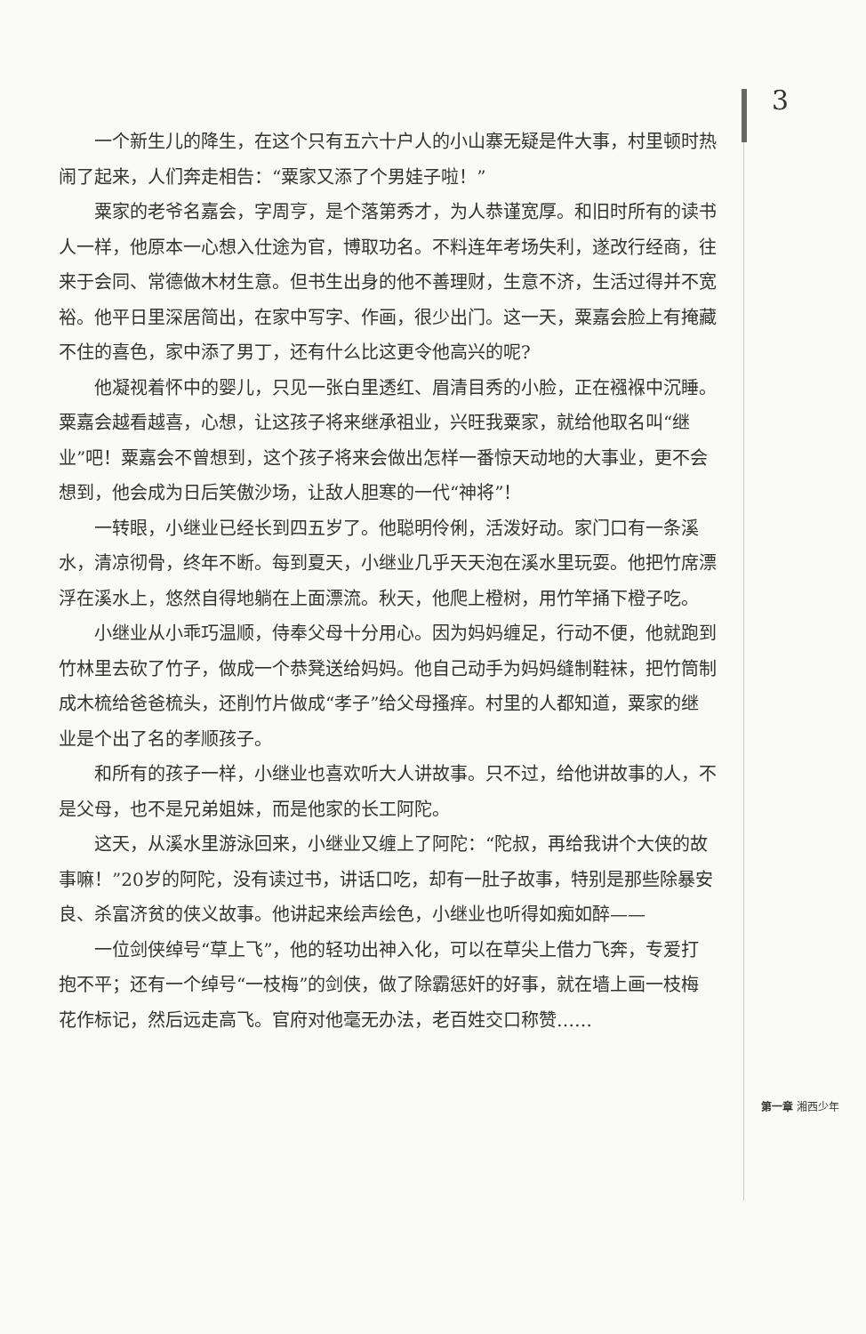3
一个新生儿的降生，在这个只有五六十户人的小山寨无疑是件大事，村里顿时热闹了起来，人们奔走相告：“粟家又添了个男娃子啦！”
粟家的老爷名嘉会，字周亨，是个落第秀才，为人恭谨宽厚。和旧时所有的读书人一样，他原本一心想入仕途为官，博取功名。不料连年考场失利，遂改行经商，往来于会同、常德做木材生意。但书生出身的他不善理财，生意不济，生活过得并不宽裕。他平日里深居简出，在家中写字、作画，很少出门。这一天，粟嘉会脸上有掩藏不住的喜色，家中添了男丁，还有什么比这更令他高兴的呢?
他凝视着怀中的婴儿，只见一张白里透红、眉清目秀的小脸，正在襁褓中沉睡。粟嘉会越看越喜，心想，让这孩子将来继承祖业，兴旺我粟家，就给他取名叫“继业”吧！粟嘉会不曾想到，这个孩子将来会做出怎样一番惊天动地的大事业，更不会想到，他会成为日后笑傲沙场，让敌人胆寒的一代“神将”！
一转眼，小继业已经长到四五岁了。他聪明伶俐，活泼好动。家门口有一条溪水，清凉彻骨，终年不断。每到夏天，小继业几乎天天泡在溪水里玩耍。他把竹席漂浮在溪水上，悠然自得地躺在上面漂流。秋天，他爬上橙树，用竹竿捅下橙子吃。
小继业从小乖巧温顺，侍奉父母十分用心。因为妈妈缠足，行动不便，他就跑到竹林里去砍了竹子，做成一个恭凳送给妈妈。他自己动手为妈妈缝制鞋袜，把竹筒制成木梳给爸爸梳头，还削竹片做成“孝子”给父母搔痒。村里的人都知道，粟家的继业是个出了名的孝顺孩子。
和所有的孩子一样，小继业也喜欢听大人讲故事。只不过，给他讲故事的人，不是父母，也不是兄弟姐妹，而是他家的长工阿陀。
这天，从溪水里游泳回来，小继业又缠上了阿陀：“陀叔，再给我讲个大侠的故事嘛！”20岁的阿陀，没有读过书，讲话口吃，却有一肚子故事，特别是那些除暴安良、杀富济贫的侠义故事。他讲起来绘声绘色，小继业也听得如痴如醉——
一位剑侠绰号“草上飞”，他的轻功出神入化，可以在草尖上借力飞奔，专爱打抱不平；还有一个绰号“一枝梅”的剑侠，做了除霸惩奸的好事，就在墙上画一枝梅花作标记，然后远走高飞。官府对他毫无办法，老百姓交口称赞……
第一章 湘西少年